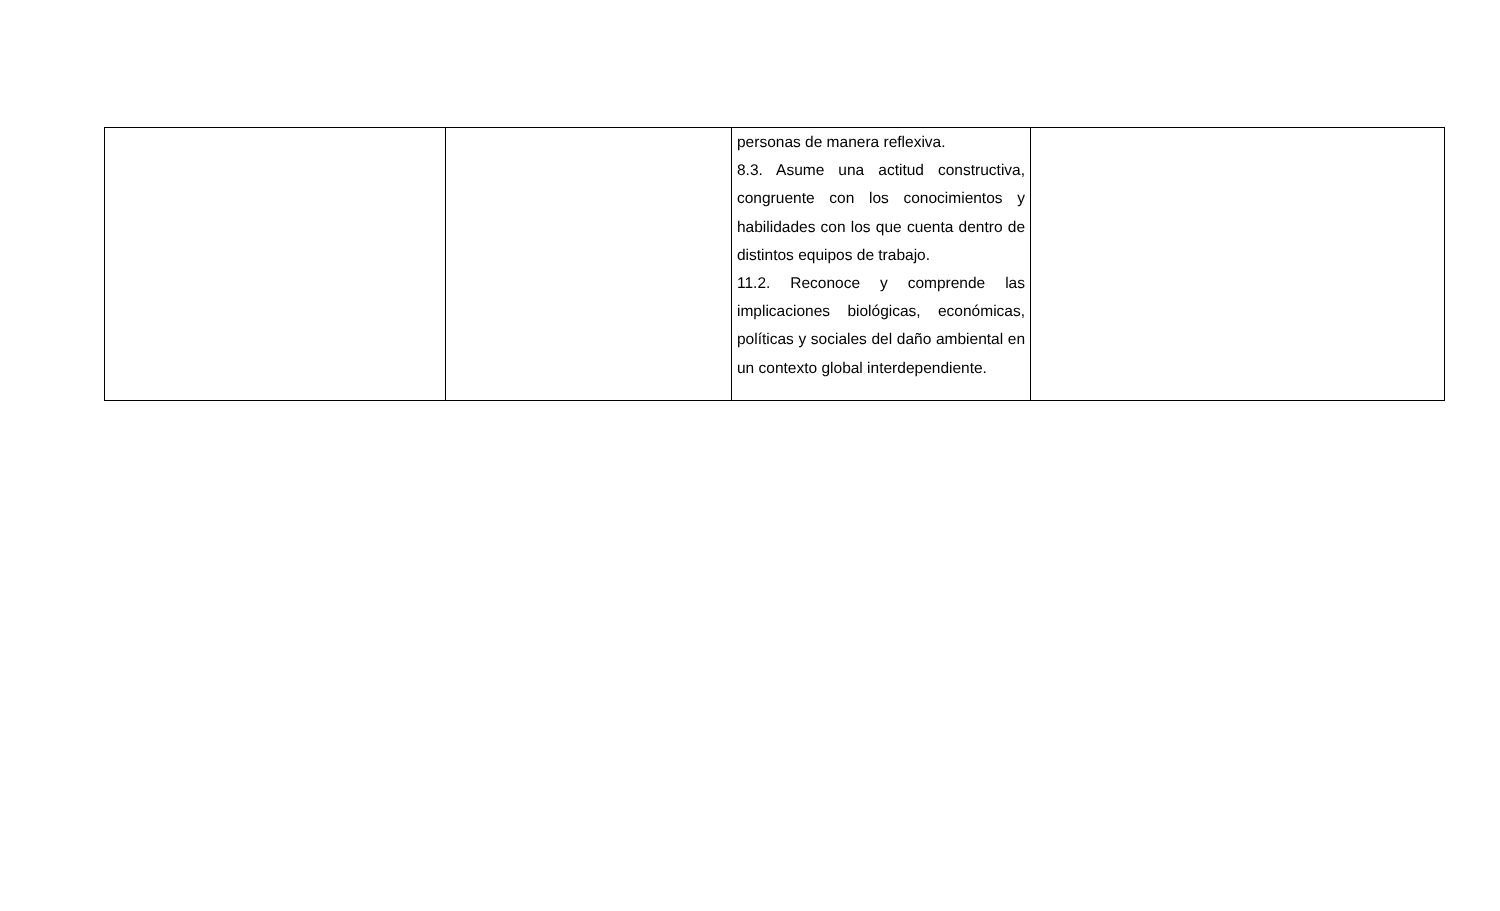| | | personas de manera reflexiva. 8.3. Asume una actitud constructiva, congruente con los conocimientos y habilidades con los que cuenta dentro de distintos equipos de trabajo. 11.2. Reconoce y comprende las implicaciones biológicas, económicas, políticas y sociales del daño ambiental en un contexto global interdependiente. | |